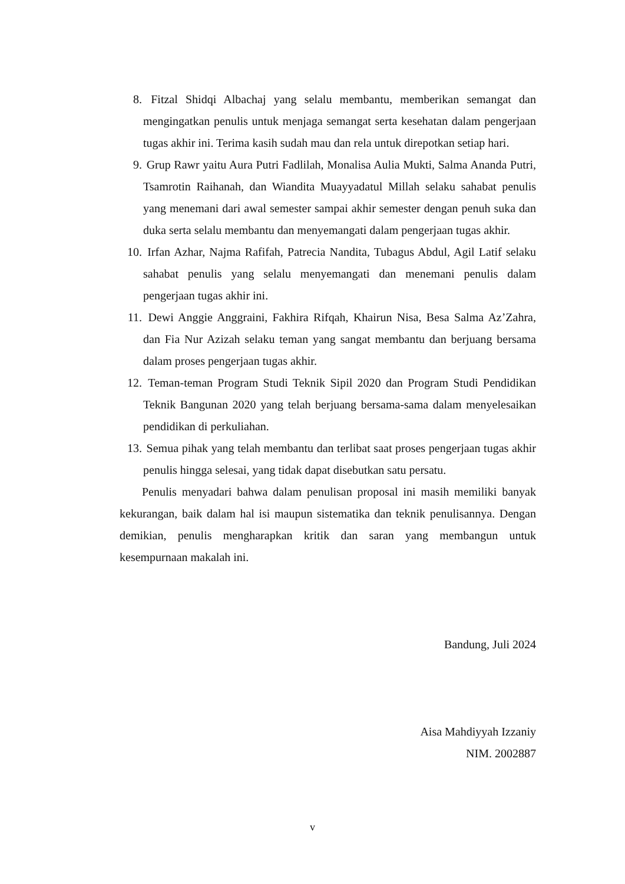8. Fitzal Shidqi Albachaj yang selalu membantu, memberikan semangat dan mengingatkan penulis untuk menjaga semangat serta kesehatan dalam pengerjaan tugas akhir ini. Terima kasih sudah mau dan rela untuk direpotkan setiap hari.
9. Grup Rawr yaitu Aura Putri Fadlilah, Monalisa Aulia Mukti, Salma Ananda Putri, Tsamrotin Raihanah, dan Wiandita Muayyadatul Millah selaku sahabat penulis yang menemani dari awal semester sampai akhir semester dengan penuh suka dan duka serta selalu membantu dan menyemangati dalam pengerjaan tugas akhir.
10. Irfan Azhar, Najma Rafifah, Patrecia Nandita, Tubagus Abdul, Agil Latif selaku sahabat penulis yang selalu menyemangati dan menemani penulis dalam pengerjaan tugas akhir ini.
11. Dewi Anggie Anggraini, Fakhira Rifqah, Khairun Nisa, Besa Salma Az’Zahra, dan Fia Nur Azizah selaku teman yang sangat membantu dan berjuang bersama dalam proses pengerjaan tugas akhir.
12. Teman-teman Program Studi Teknik Sipil 2020 dan Program Studi Pendidikan Teknik Bangunan 2020 yang telah berjuang bersama-sama dalam menyelesaikan pendidikan di perkuliahan.
13. Semua pihak yang telah membantu dan terlibat saat proses pengerjaan tugas akhir penulis hingga selesai, yang tidak dapat disebutkan satu persatu.
Penulis menyadari bahwa dalam penulisan proposal ini masih memiliki banyak kekurangan, baik dalam hal isi maupun sistematika dan teknik penulisannya. Dengan demikian, penulis mengharapkan kritik dan saran yang membangun untuk kesempurnaan makalah ini.
Bandung, Juli 2024
Aisa Mahdiyyah Izzaniy
NIM. 2002887
v